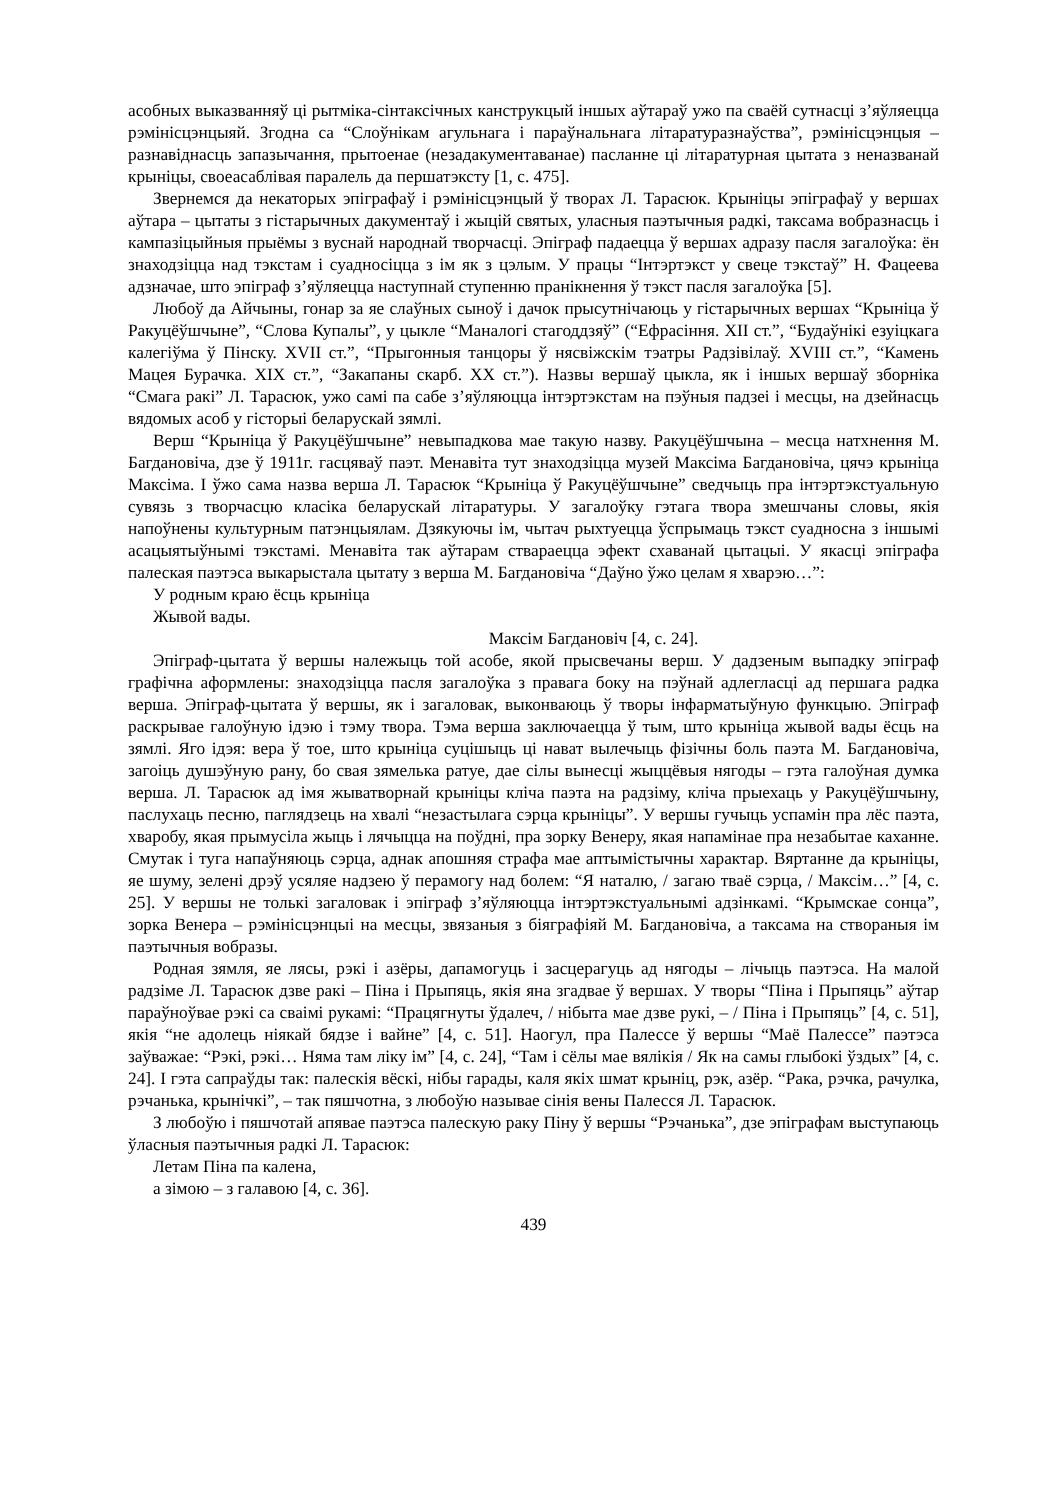асобных выказванняў ці рытміка-сінтаксічных канструкцый іншых аўтараў ужо па сваёй сутнасці з’яўляецца рэмінісцэнцыяй. Згодна са “Слоўнікам агульнага і параўнальнага літаратуразнаўства”, рэмінісцэнцыя – разнавіднасць запазычання, прытоенае (незадакументаванае) пасланне ці літаратурная цытата з неназванай крыніцы, своеасаблівая паралель да першатэксту [1, с. 475].
Звернемся да некаторых эпіграфаў і рэмінісцэнцый ў творах Л. Тарасюк. Крыніцы эпіграфаў у вершах аўтара – цытаты з гістарычных дакументаў і жыцій святых, уласныя паэтычныя радкі, таксама вобразнасць і кампазіцыйныя прыёмы з вуснай народнай творчасці. Эпіграф падаецца ў вершах адразу пасля загалоўка: ён знаходзіцца над тэкстам і суадносіцца з ім як з цэлым. У працы “Інтэртэкст у свеце тэкстаў” Н. Фацеева адзначае, што эпіграф з’яўляецца наступнай ступенню пранікнення ў тэкст пасля загалоўка [5].
Любоў да Айчыны, гонар за яе слаўных сыноў і дачок прысутнічаюць у гістарычных вершах “Крыніца ў Ракуцёўшчыне”, “Слова Купалы”, у цыкле “Маналогі стагоддзяў” (“Ефрасіння. XII ст.”, “Будаўнікі езуіцкага калегіўма ў Пінску. XVII ст.”, “Прыгонныя танцоры ў нясвіжскім тэатры Радзівілаў. XVIII ст.”, “Камень Мацея Бурачка. XIX ст.”, “Закапаны скарб. XX ст.”). Назвы вершаў цыкла, як і іншых вершаў зборніка “Смага ракі” Л. Тарасюк, ужо самі па сабе з’яўляюцца інтэртэкстам на пэўныя падзеі і месцы, на дзейнасць вядомых асоб у гісторыі беларускай зямлі.
Верш “Крыніца ў Ракуцёўшчыне” невыпадкова мае такую назву. Ракуцёўшчына – месца натхнення М. Багдановіча, дзе ў 1911г. гасцяваў паэт. Менавіта тут знаходзіцца музей Максіма Багдановіча, цячэ крыніца Максіма. І ўжо сама назва верша Л. Тарасюк “Крыніца ў Ракуцёўшчыне” сведчыць пра інтэртэкстуальную сувязь з творчасцю класіка беларускай літаратуры. У загалоўку гэтага твора змешчаны словы, якія напоўнены культурным патэнцыялам. Дзякуючы ім, чытач рыхтуецца ўспрымаць тэкст суадносна з іншымі асацыятыўнымі тэкстамі. Менавіта так аўтарам ствараецца эфект схаванай цытацыі. У якасці эпіграфа палеская паэтэса выкарыстала цытату з верша М. Багдановіча “Даўно ўжо целам я хварэю…”:
У родным краю ёсць крыніца
Жывой вады.
Максім Багдановіч [4, с. 24].
Эпіграф-цытата ў вершы належыць той асобе, якой прысвечаны верш. У дадзеным выпадку эпіграф графічна аформлены: знаходзіцца пасля загалоўка з правага боку на пэўнай адлегласці ад першага радка верша. Эпіграф-цытата ў вершы, як і загаловак, выконваюць ў творы інфарматыўную функцыю. Эпіграф раскрывае галоўную ідэю і тэму твора. Тэма верша заключаецца ў тым, што крыніца жывой вады ёсць на зямлі. Яго ідэя: вера ў тое, што крыніца суцішыць ці нават вылечыць фізічны боль паэта М. Багдановіча, загоіць душэўную рану, бо свая зямелька ратуе, дае сілы вынесці жыццёвыя нягоды – гэта галоўная думка верша. Л. Тарасюк ад імя жыватворнай крыніцы кліча паэта на радзіму, кліча прыехаць у Ракуцёўшчыну, паслухаць песню, паглядзець на хвалі “незастылага сэрца крыніцы”. У вершы гучыць успамін пра лёс паэта, хваробу, якая прымусіла жыць і лячыцца на поўдні, пра зорку Венеру, якая напамінае пра незабытае каханне. Смутак і туга напаўняюць сэрца, аднак апошняя страфа мае аптымістычны характар. Вяртанне да крыніцы, яе шуму, зелені дрэў усяляе надзею ў перамогу над болем: “Я наталю, / загаю тваё сэрца, / Максім…” [4, с. 25]. У вершы не толькі загаловак і эпіграф з’яўляюцца інтэртэкстуальнымі адзінкамі. “Крымскае сонца”, зорка Венера – рэмінісцэнцыі на месцы, звязаныя з біяграфіяй М. Багдановіча, а таксама на створаныя ім паэтычныя вобразы.
Родная зямля, яе лясы, рэкі і азёры, дапамогуць і засцерагуць ад нягоды – лічыць паэтэса. На малой радзіме Л. Тарасюк дзве ракі – Піна і Прыпяць, якія яна згадвае ў вершах. У творы “Піна і Прыпяць” аўтар параўноўвае рэкі са сваімі рукамі: “Працягнуты ўдалеч, / нібыта мае дзве рукі, – / Піна і Прыпяць” [4, с. 51], якія “не адолець ніякай бядзе і вайне” [4, с. 51]. Наогул, пра Палессе ў вершы “Маё Палессе” паэтэса заўважае: “Рэкі, рэкі… Няма там ліку ім” [4, с. 24], “Там і сёлы мае вялікія / Як на самы глыбокі ўздых” [4, с. 24]. І гэта сапраўды так: палескія вёскі, нібы гарады, каля якіх шмат крыніц, рэк, азёр. “Рака, рэчка, рачулка, рэчанька, крынічкі”, – так пяшчотна, з любоўю называе сінія вены Палесся Л. Тарасюк.
З любоўю і пяшчотай апявае паэтэса палескую раку Піну ў вершы “Рэчанька”, дзе эпіграфам выступаюць ўласныя паэтычныя радкі Л. Тарасюк:
Летам Піна па калена,
а зімою – з галавою [4, с. 36].
439